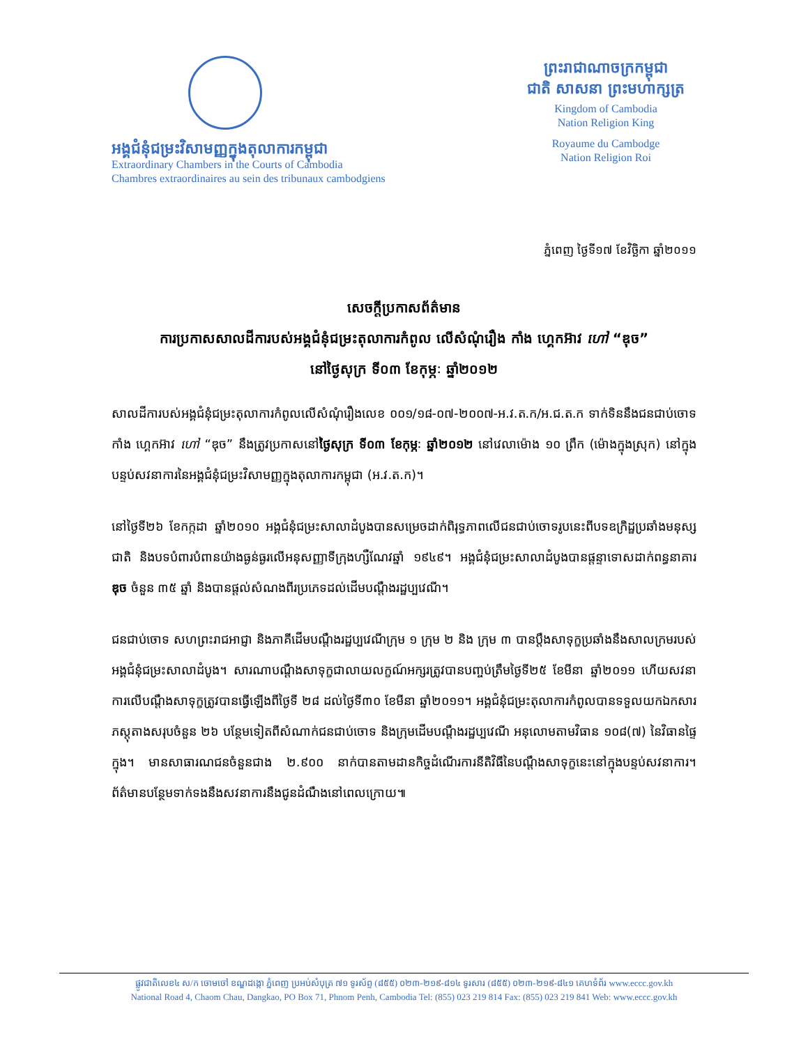អង្គជំនុំជម្រះវិសាមញ្ញក្នុងតុលាការកម្ពុជា
Extraordinary Chambers in the Courts of Cambodia
Chambres extraordinaires au sein des tribunaux cambodgiens
ព្រះរាជាណាចក្រកម្ពុជា
ជាតិ សាសនា ព្រះមហាក្សត្រ
Kingdom of Cambodia
Nation Religion King
Royaume du Cambodge
Nation Religion Roi
ភ្នំពេញ ថ្ងៃទី១៧ ខែវិច្ឆិកា ឆ្នាំ២០១១
សេចក្តីប្រកាសព័ត៌មាន
ការប្រកាសសាលដីការបស់អង្គជំនុំជម្រះតុលាការកំពូល លើសំណុំរឿង កាំង ហ្គេកអ៊ាវ ហៅ “ឌុច”
នៅថ្ងៃសុក្រ ទី០៣ ខែកុម្ភៈ ឆ្នាំ២០១២
សាលដីការបស់អង្គជំនុំជម្រះតុលាការកំពូលលើសំណុំរឿងលេខ ០០១/១៨-០៧-២០០៧-អ.វ.ត.ក/អ.ជ.ត.ក ទាក់ទិននឹងជនជាប់ចោទ កាំង ហ្គេកអ៊ាវ ហៅ “ឌុច” នឹងត្រូវប្រកាសនៅថ្ងៃសុក្រ ទី០៣ ខែកុម្ភៈ ឆ្នាំ២០១២ នៅវេលាម៉ោង ១០ ព្រឹក (ម៉ោងក្នុងស្រុក) នៅក្នុងបន្ទប់សវនាការនៃអង្គជំនុំជម្រះវិសាមញ្ញក្នុងតុលាការកម្ពុជា (អ.វ.ត.ក)។
នៅថ្ងៃទី២៦ ខែកក្កដា ឆ្នាំ២០១០ អង្គជំនុំជម្រះសាលាដំបូងបានសម្រេចដាក់ពិរុទ្ធភាពលើជនជាប់ចោទរូបនេះពីបទឧក្រិដ្ឋប្រឆាំងមនុស្សជាតិ និងបទបំពារបំពានយ៉ាងធ្ងន់ធ្ងរលើអនុសញ្ញាទីក្រុងហ្សឺណែវឆ្នាំ ១៩៤៩។ អង្គជំនុំជម្រះសាលាដំបូងបានផ្តន្ទាទោសដាក់ពន្ធនាគារ ឌុច ចំនួន ៣៥ ឆ្នាំ និងបានផ្តល់សំណងពីរប្រភេទដល់ដើមបណ្តឹងរដ្ឋប្បវេណី។
ជនជាប់ចោទ សហព្រះរាជអាជ្ញា និងភាគីដើមបណ្តឹងរដ្ឋប្បវេណីក្រុម ១ ក្រុម ២ និង ក្រុម ៣ បានប្តឹងសាទុក្ខប្រឆាំងនឹងសាលក្រមរបស់អង្គជំនុំជម្រះសាលាដំបូង។ សារណាបណ្តឹងសាទុក្ខជាលាយលក្ខណ៍អក្សរត្រូវបានបញ្ចប់ត្រឹមថ្ងៃទី២៥ ខែមីនា ឆ្នាំ២០១១ ហើយសវនាការលើបណ្តឹងសាទុក្ខត្រូវបានធ្វើឡើងពីថ្ងៃទី ២៨ ដល់ថ្ងៃទី៣០ ខែមីនា ឆ្នាំ២០១១។ អង្គជំនុំជម្រះតុលាការកំពូលបានទទួលយកឯកសារភស្តុតាងសរុបចំនួន ២៦ បន្ថែមទៀតពីសំណាក់ជនជាប់ចោទ និងក្រុមដើមបណ្តឹងរដ្ឋប្បវេណី អនុលោមតាមវិធាន ១០៨(៧) នៃវិធានផ្ទៃក្នុង។ មានសាធារណជនចំនួនជាង ២.៩០០ នាក់បានតាមដានកិច្ចដំណើរការនីតិវិធីនៃបណ្តឹងសាទុក្ខនេះនៅក្នុងបន្ទប់សវនាការ។ ព័ត៌មានបន្ថែមទាក់ទងនឹងសវនាការនឹងជូនដំណឹងនៅពេលក្រោយ៕
ផ្លូវជាតិលេខ៤ ស/ក ចោមចៅ ខណ្ឌដង្កោ ភ្នំពេញ ប្រអប់សំបុត្រ ៧១ ទូរស័ព្ទ (៨៥៥) ០២៣-២១៩-៨១៤ ទូរសារ (៨៥៥) ០២៣-២១៩-៨៤១ គេហទំព័រ www.eccc.gov.kh
National Road 4, Chaom Chau, Dangkao, PO Box 71, Phnom Penh, Cambodia Tel: (855) 023 219 814 Fax: (855) 023 219 841 Web: www.eccc.gov.kh